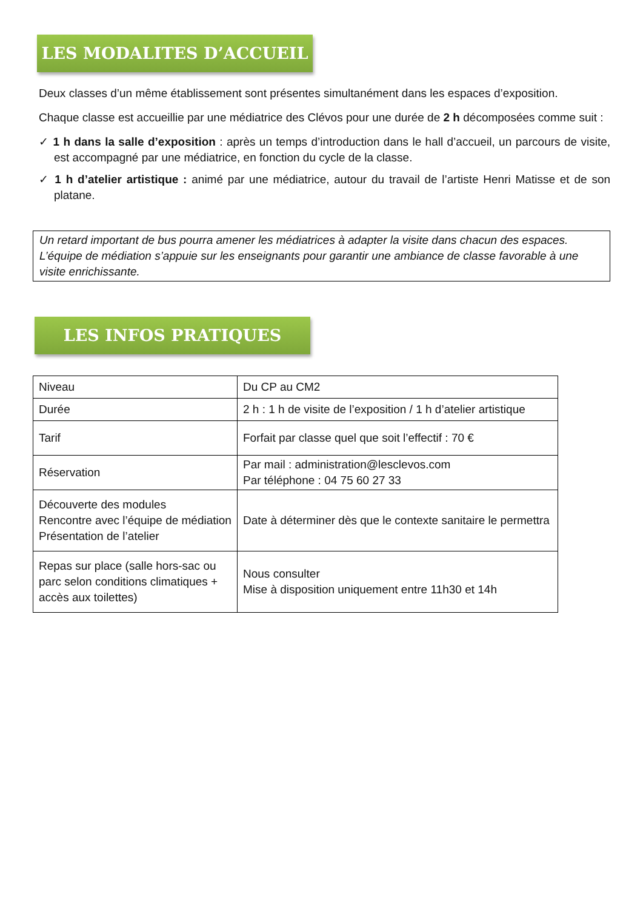LES MODALITES D’ACCUEIL
Deux classes d’un même établissement sont présentes simultanément dans les espaces d’exposition.
Chaque classe est accueillie par une médiatrice des Clévos pour une durée de 2 h décomposées comme suit :
✓ 1 h dans la salle d’exposition : après un temps d’introduction dans le hall d’accueil, un parcours de visite, est accompagné par une médiatrice, en fonction du cycle de la classe.
✓ 1 h d’atelier artistique : animé par une médiatrice, autour du travail de l’artiste Henri Matisse et de son platane.
Un retard important de bus pourra amener les médiatrices à adapter la visite dans chacun des espaces. L’équipe de médiation s’appuie sur les enseignants pour garantir une ambiance de classe favorable à une visite enrichissante.
LES INFOS PRATIQUES
| Niveau | Du CP au CM2 |
| Durée | 2 h : 1 h de visite de l’exposition / 1 h d’atelier artistique |
| Tarif | Forfait par classe quel que soit l’effectif : 70 € |
| Réservation | Par mail : administration@lesclevos.com Par téléphone : 04 75 60 27 33 |
| Découverte des modules Rencontre avec l’équipe de médiation Présentation de l’atelier | Date à déterminer dès que le contexte sanitaire le permettra |
| Repas sur place (salle hors-sac ou parc selon conditions climatiques + accès aux toilettes) | Nous consulter Mise à disposition uniquement entre 11h30 et 14h |